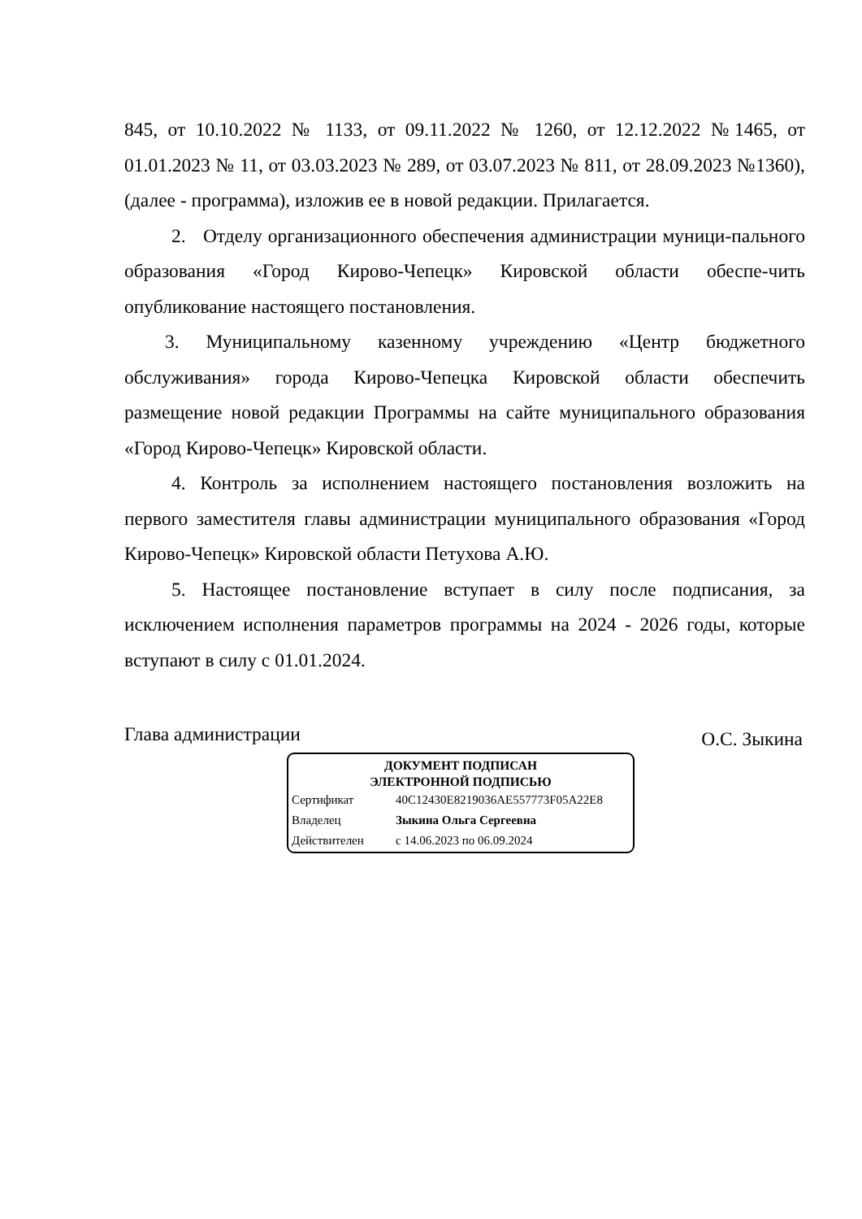845, от 10.10.2022 № 1133, от 09.11.2022 № 1260, от 12.12.2022 №1465, от 01.01.2023 № 11, от 03.03.2023 № 289, от 03.07.2023 № 811, от 28.09.2023 №1360), (далее - программа), изложив ее в новой редакции. Прилагается.
2. Отделу организационного обеспечения администрации муници-пального образования «Город Кирово-Чепецк» Кировской области обеспе-чить опубликование настоящего постановления.
3. Муниципальному казенному учреждению «Центр бюджетного обслуживания» города Кирово-Чепецка Кировской области обеспечить размещение новой редакции Программы на сайте муниципального образования «Город Кирово-Чепецк» Кировской области.
4. Контроль за исполнением настоящего постановления возложить на первого заместителя главы администрации муниципального образования «Город Кирово-Чепецк» Кировской области Петухова А.Ю.
5. Настоящее постановление вступает в силу после подписания, за исключением исполнения параметров программы на 2024 - 2026 годы, которые вступают в силу с 01.01.2024.
Глава администрации О.С. Зыкина
ДОКУМЕНТ ПОДПИСАН
ЭЛЕКТРОННОЙ ПОДПИСЬЮ
| Сертификат | 40C12430E8219036AE557773F05A22E8 |
| Владелец | Зыкина Ольга Сергеевна |
| Действителен | с 14.06.2023 по 06.09.2024 |